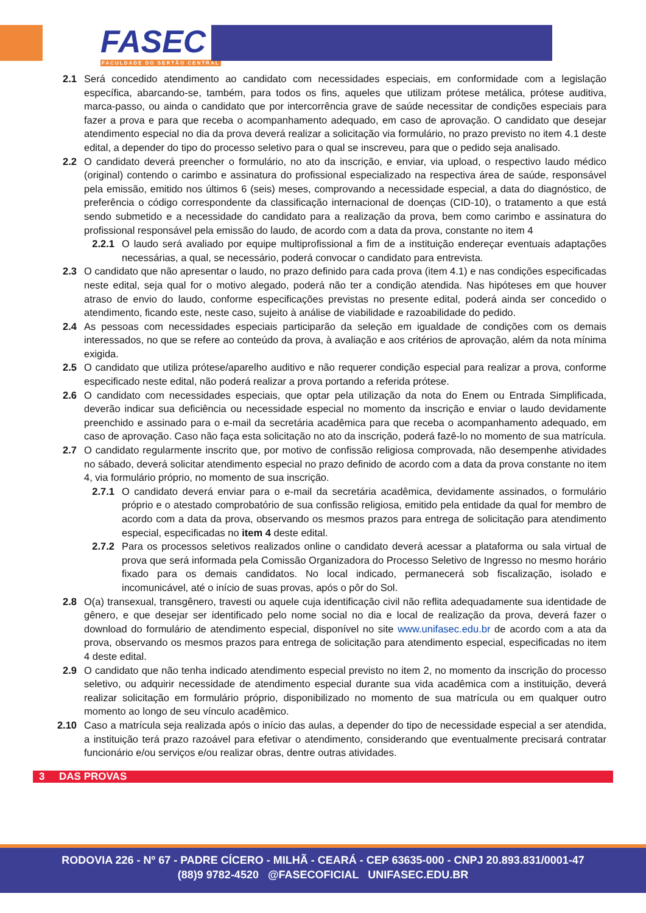FASEC
FACULDADE DO SERTÃO CENTRAL
2.1 Será concedido atendimento ao candidato com necessidades especiais, em conformidade com a legislação específica, abarcando-se, também, para todos os fins, aqueles que utilizam prótese metálica, prótese auditiva, marca-passo, ou ainda o candidato que por intercorrência grave de saúde necessitar de condições especiais para fazer a prova e para que receba o acompanhamento adequado, em caso de aprovação. O candidato que desejar atendimento especial no dia da prova deverá realizar a solicitação via formulário, no prazo previsto no item 4.1 deste edital, a depender do tipo do processo seletivo para o qual se inscreveu, para que o pedido seja analisado.
2.2 O candidato deverá preencher o formulário, no ato da inscrição, e enviar, via upload, o respectivo laudo médico (original) contendo o carimbo e assinatura do profissional especializado na respectiva área de saúde, responsável pela emissão, emitido nos últimos 6 (seis) meses, comprovando a necessidade especial, a data do diagnóstico, de preferência o código correspondente da classificação internacional de doenças (CID-10), o tratamento a que está sendo submetido e a necessidade do candidato para a realização da prova, bem como carimbo e assinatura do profissional responsável pela emissão do laudo, de acordo com a data da prova, constante no item 4
2.2.1 O laudo será avaliado por equipe multiprofissional a fim de a instituição endereçar eventuais adaptações necessárias, a qual, se necessário, poderá convocar o candidato para entrevista.
2.3 O candidato que não apresentar o laudo, no prazo definido para cada prova (item 4.1) e nas condições especificadas neste edital, seja qual for o motivo alegado, poderá não ter a condição atendida. Nas hipóteses em que houver atraso de envio do laudo, conforme especificações previstas no presente edital, poderá ainda ser concedido o atendimento, ficando este, neste caso, sujeito à análise de viabilidade e razoabilidade do pedido.
2.4 As pessoas com necessidades especiais participarão da seleção em igualdade de condições com os demais interessados, no que se refere ao conteúdo da prova, à avaliação e aos critérios de aprovação, além da nota mínima exigida.
2.5 O candidato que utiliza prótese/aparelho auditivo e não requerer condição especial para realizar a prova, conforme especificado neste edital, não poderá realizar a prova portando a referida prótese.
2.6 O candidato com necessidades especiais, que optar pela utilização da nota do Enem ou Entrada Simplificada, deverão indicar sua deficiência ou necessidade especial no momento da inscrição e enviar o laudo devidamente preenchido e assinado para o e-mail da secretária acadêmica para que receba o acompanhamento adequado, em caso de aprovação. Caso não faça esta solicitação no ato da inscrição, poderá fazê-lo no momento de sua matrícula.
2.7 O candidato regularmente inscrito que, por motivo de confissão religiosa comprovada, não desempenhe atividades no sábado, deverá solicitar atendimento especial no prazo definido de acordo com a data da prova constante no item 4, via formulário próprio, no momento de sua inscrição.
2.7.1 O candidato deverá enviar para o e-mail da secretária acadêmica, devidamente assinados, o formulário próprio e o atestado comprobatório de sua confissão religiosa, emitido pela entidade da qual for membro de acordo com a data da prova, observando os mesmos prazos para entrega de solicitação para atendimento especial, especificadas no item 4 deste edital.
2.7.2 Para os processos seletivos realizados online o candidato deverá acessar a plataforma ou sala virtual de prova que será informada pela Comissão Organizadora do Processo Seletivo de Ingresso no mesmo horário fixado para os demais candidatos. No local indicado, permanecerá sob fiscalização, isolado e incomunicável, até o início de suas provas, após o pôr do Sol.
2.8 O(a) transexual, transgênero, travesti ou aquele cuja identificação civil não reflita adequadamente sua identidade de gênero, e que desejar ser identificado pelo nome social no dia e local de realização da prova, deverá fazer o download do formulário de atendimento especial, disponível no site www.unifasec.edu.br de acordo com a ata da prova, observando os mesmos prazos para entrega de solicitação para atendimento especial, especificadas no item 4 deste edital.
2.9 O candidato que não tenha indicado atendimento especial previsto no item 2, no momento da inscrição do processo seletivo, ou adquirir necessidade de atendimento especial durante sua vida acadêmica com a instituição, deverá realizar solicitação em formulário próprio, disponibilizado no momento de sua matrícula ou em qualquer outro momento ao longo de seu vínculo acadêmico.
2.10
Caso a matrícula seja realizada após o início das aulas, a depender do tipo de necessidade especial a ser atendida, a instituição terá prazo razoável para efetivar o atendimento, considerando que eventualmente precisará contratar funcionário e/ou serviços e/ou realizar obras, dentre outras atividades.
3 DAS PROVAS
RODOVIA 226 - Nº 67 - PADRE CÍCERO - MILHÃ - CEARÁ - CEP 63635-000 - CNPJ 20.893.831/0001-47
(88)9 9782-4520 @FASECOFICIAL UNIFASEC.EDU.BR